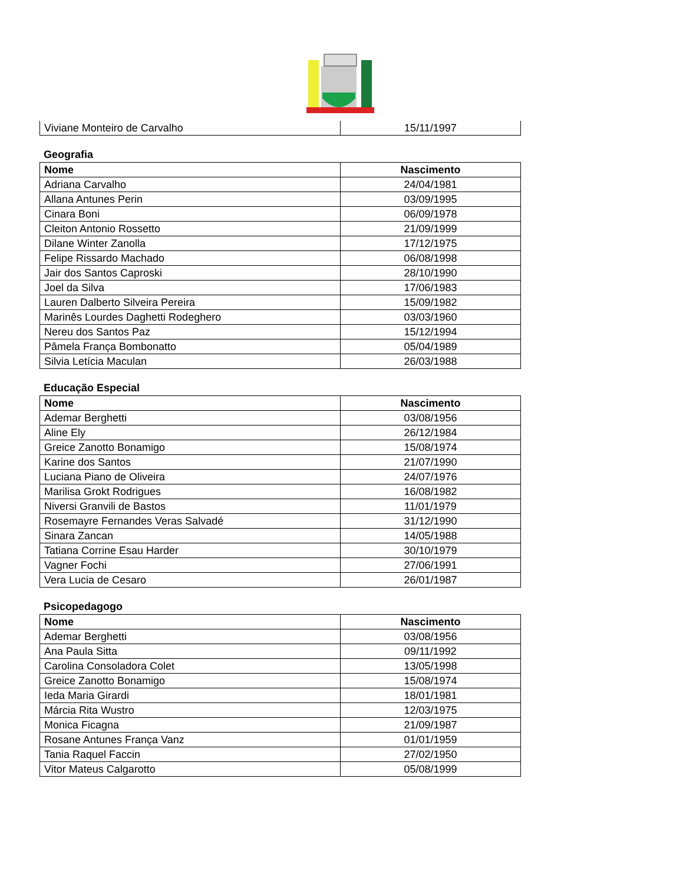| Viviane Monteiro de Carvalho | 15/11/1997 |
Geografia
| Nome | Nascimento |
| --- | --- |
| Adriana Carvalho | 24/04/1981 |
| Allana Antunes Perin | 03/09/1995 |
| Cinara Boni | 06/09/1978 |
| Cleiton Antonio Rossetto | 21/09/1999 |
| Dilane Winter Zanolla | 17/12/1975 |
| Felipe Rissardo Machado | 06/08/1998 |
| Jair dos Santos Caproski | 28/10/1990 |
| Joel da Silva | 17/06/1983 |
| Lauren Dalberto Silveira Pereira | 15/09/1982 |
| Marinês Lourdes Daghetti Rodeghero | 03/03/1960 |
| Nereu dos Santos Paz | 15/12/1994 |
| Pâmela França Bombonatto | 05/04/1989 |
| Silvia Letícia Maculan | 26/03/1988 |
Educação Especial
| Nome | Nascimento |
| --- | --- |
| Ademar Berghetti | 03/08/1956 |
| Aline Ely | 26/12/1984 |
| Greice Zanotto Bonamigo | 15/08/1974 |
| Karine dos Santos | 21/07/1990 |
| Luciana Piano de Oliveira | 24/07/1976 |
| Marilisa Grokt Rodrigues | 16/08/1982 |
| Niversi Granvili de Bastos | 11/01/1979 |
| Rosemayre Fernandes Veras Salvadé | 31/12/1990 |
| Sinara Zancan | 14/05/1988 |
| Tatiana Corrine Esau Harder | 30/10/1979 |
| Vagner Fochi | 27/06/1991 |
| Vera Lucia de Cesaro | 26/01/1987 |
Psicopedagogo
| Nome | Nascimento |
| --- | --- |
| Ademar Berghetti | 03/08/1956 |
| Ana Paula Sitta | 09/11/1992 |
| Carolina Consoladora Colet | 13/05/1998 |
| Greice Zanotto Bonamigo | 15/08/1974 |
| Ieda Maria Girardi | 18/01/1981 |
| Márcia Rita Wustro | 12/03/1975 |
| Monica Ficagna | 21/09/1987 |
| Rosane Antunes França Vanz | 01/01/1959 |
| Tania Raquel Faccin | 27/02/1950 |
| Vitor Mateus Calgarotto | 05/08/1999 |